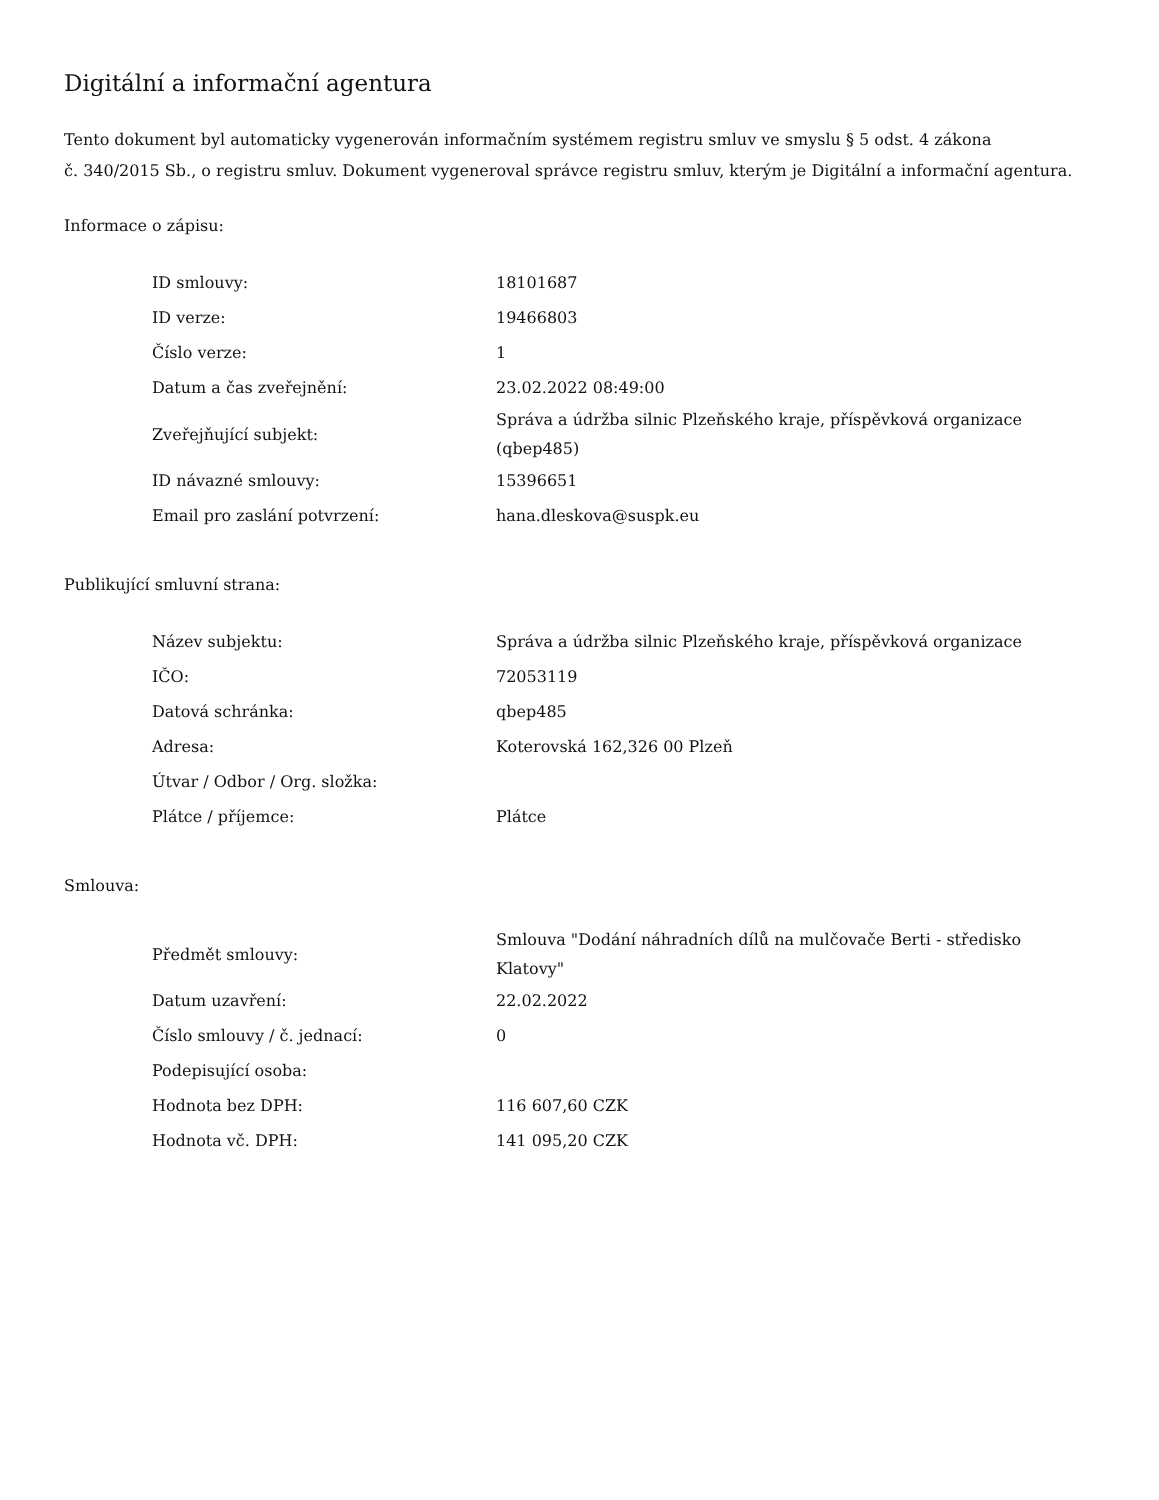Digitální a informační agentura
Tento dokument byl automaticky vygenerován informačním systémem registru smluv ve smyslu § 5 odst. 4 zákona
č. 340/2015 Sb., o registru smluv. Dokument vygeneroval správce registru smluv, kterým je Digitální a informační agentura.
Informace o zápisu:
| ID smlouvy: | 18101687 |
| ID verze: | 19466803 |
| Číslo verze: | 1 |
| Datum a čas zveřejnění: | 23.02.2022 08:49:00 |
| Zveřejňující subjekt: | Správa a údržba silnic Plzeňského kraje, příspěvková organizace (qbep485) |
| ID návazné smlouvy: | 15396651 |
| Email pro zaslání potvrzení: | hana.dleskova@suspk.eu |
Publikující smluvní strana:
| Název subjektu: | Správa a údržba silnic Plzeňského kraje, příspěvková organizace |
| IČO: | 72053119 |
| Datová schránka: | qbep485 |
| Adresa: | Koterovská 162,326 00 Plzeň |
| Útvar / Odbor / Org. složka: | |
| Plátce / příjemce: | Plátce |
Smlouva:
| Předmět smlouvy: | Smlouva "Dodání náhradních dílů na mulčovače Berti - středisko Klatovy" |
| Datum uzavření: | 22.02.2022 |
| Číslo smlouvy / č. jednací: | 0 |
| Podepisující osoba: | |
| Hodnota bez DPH: | 116 607,60 CZK |
| Hodnota vč. DPH: | 141 095,20 CZK |